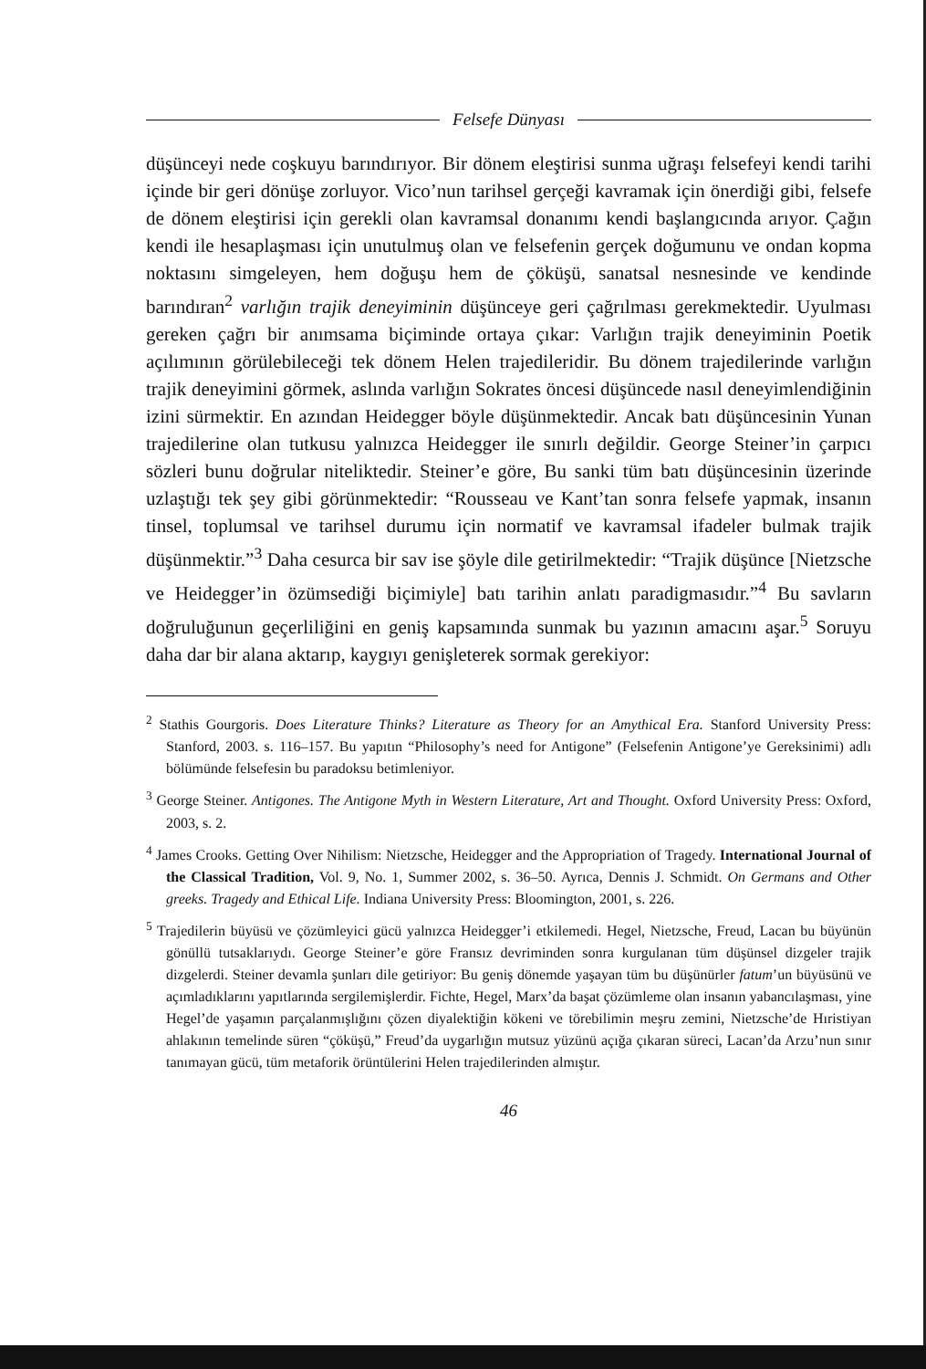Felsefe Dünyası
düşünceyi nede coşkuyu barındırıyor. Bir dönem eleştirisi sunma uğraşı felsefeyi kendi tarihi içinde bir geri dönüşe zorluyor. Vico’nun tarihsel gerçeği kavramak için önerdiği gibi, felsefe de dönem eleştirisi için gerekli olan kavramsal donanımı kendi başlangıcında arıyor. Çağın kendi ile hesaplaşması için unutulmuş olan ve felsefenin gerçek doğumunu ve ondan kopma noktasını simgeleyen, hem doğuşu hem de çöküşü, sanatsal nesnesinde ve kendinde barındıran<sup>2</sup> varlığın trajik deneyiminin düşünceye geri çağrılması gerekmektedir. Uyulması gereken çağrı bir anımsama biçiminde ortaya çıkar: Varlığın trajik deneyiminin Poetik açılımının görülebileceği tek dönem Helen trajedileridir. Bu dönem trajedilerinde varlığın trajik deneyimini görmek, aslında varlığın Sokrates öncesi düşüncede nasıl deneyimlendiğinin izini sürmektir. En azından Heidegger böyle düşünmektedir. Ancak batı düşüncesinin Yunan trajedilerine olan tutkusu yalnızca Heidegger ile sınırlı değildir. George Steiner’in çarpıcı sözleri bunu doğrular niteliktedir. Steiner’e göre, Bu sanki tüm batı düşüncesinin üzerinde uzlaştığı tek şey gibi görünmektedir: “Rousseau ve Kant’tan sonra felsefe yapmak, insanın tinsel, toplumsal ve tarihsel durumu için normatif ve kavramsal ifadeler bulmak trajik düşünmektir.”<sup>3</sup> Daha cesurca bir sav ise şöyle dile getirilmektedir: “Trajik düşünce [Nietzsche ve Heidegger’in özümsediği biçimiyle] batı tarihin anlatı paradigmasıdır.”<sup>4</sup> Bu savların doğruluğunun geçerliliğini en geniş kapsamında sunmak bu yazının amacını aşar.<sup>5</sup> Soruyu daha dar bir alana aktarıp, kaygıyı genişleterek sormak gerekiyor:
<sup>2</sup> Stathis Gourgoris. Does Literature Thinks? Literature as Theory for an Amythical Era. Stanford University Press: Stanford, 2003. s. 116–157. Bu yapıtın “Philosophy’s need for Antigone” (Felsefenin Antigone’ye Gereksinimi) adlı bölümünde felsefesin bu paradoksu betimleniyor.
<sup>3</sup> George Steiner. Antigones. The Antigone Myth in Western Literature, Art and Thought. Oxford University Press: Oxford, 2003, s. 2.
<sup>4</sup> James Crooks. Getting Over Nihilism: Nietzsche, Heidegger and the Appropriation of Tragedy. International Journal of the Classical Tradition, Vol. 9, No. 1, Summer 2002, s. 36–50. Ayrıca, Dennis J. Schmidt. On Germans and Other greeks. Tragedy and Ethical Life. Indiana University Press: Bloomington, 2001, s. 226.
<sup>5</sup> Trajedilerin büyüsü ve çözümleyici gücü yalnızca Heidegger’i etkilemedi. Hegel, Nietzsche, Freud, Lacan bu büyünün gönüllü tutsaklarıydı. George Steiner’e göre Fransız devriminden sonra kurgulanan tüm düşünsel dizgeler trajik dizgelerdi. Steiner devamla şunları dile getiriyor: Bu geniş dönemde yaşayan tüm bu düşünürler fatum’un büyüsünü ve açımladıklarını yapıtlarında sergilemişlerdir. Fichte, Hegel, Marx’da başat çözümleme olan insanın yabancılaşması, yine Hegel’de yaşamın parçalanmışlığını çözen diyalektiğin kökeni ve törebilimin meşru zemini, Nietzsche’de Hıristiyan ahlakının temelinde süren “çöküşü,” Freud’da uygarlığın mutsuz yüzünü açığa çıkaran süreci, Lacan’da Arzu’nun sınır tanımayan gücü, tüm metaforik örüntülerini Helen trajedilerinden almıştır.
46